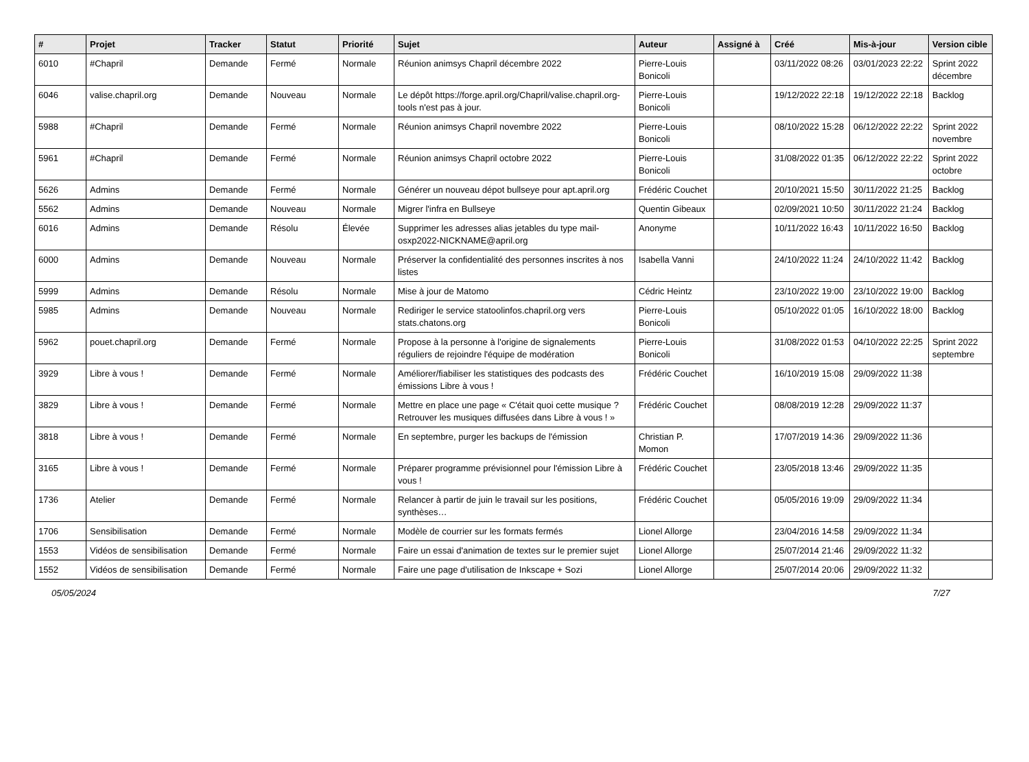| # | Projet | Tracker | Statut | Priorité | Sujet | Auteur | Assigné à | Créé | Mis-à-jour | Version cible |
| --- | --- | --- | --- | --- | --- | --- | --- | --- | --- | --- |
| 6010 | #Chapril | Demande | Fermé | Normale | Réunion animsys Chapril décembre 2022 | Pierre-Louis Bonicoli | | 03/11/2022 08:26 | 03/01/2023 22:22 | Sprint 2022 décembre |
| 6046 | valise.chapril.org | Demande | Nouveau | Normale | Le dépôt https://forge.april.org/Chapril/valise.chapril.org-tools n'est pas à jour. | Pierre-Louis Bonicoli | | 19/12/2022 22:18 | 19/12/2022 22:18 | Backlog |
| 5988 | #Chapril | Demande | Fermé | Normale | Réunion animsys Chapril novembre 2022 | Pierre-Louis Bonicoli | | 08/10/2022 15:28 | 06/12/2022 22:22 | Sprint 2022 novembre |
| 5961 | #Chapril | Demande | Fermé | Normale | Réunion animsys Chapril octobre 2022 | Pierre-Louis Bonicoli | | 31/08/2022 01:35 | 06/12/2022 22:22 | Sprint 2022 octobre |
| 5626 | Admins | Demande | Fermé | Normale | Générer un nouveau dépot bullseye pour apt.april.org | Frédéric Couchet | | 20/10/2021 15:50 | 30/11/2022 21:25 | Backlog |
| 5562 | Admins | Demande | Nouveau | Normale | Migrer l'infra en Bullseye | Quentin Gibeaux | | 02/09/2021 10:50 | 30/11/2022 21:24 | Backlog |
| 6016 | Admins | Demande | Résolu | Élevée | Supprimer les adresses alias jetables du type mail-osxp2022-NICKNAME@april.org | Anonyme | | 10/11/2022 16:43 | 10/11/2022 16:50 | Backlog |
| 6000 | Admins | Demande | Nouveau | Normale | Préserver la confidentialité des personnes inscrites à nos listes | Isabella Vanni | | 24/10/2022 11:24 | 24/10/2022 11:42 | Backlog |
| 5999 | Admins | Demande | Résolu | Normale | Mise à jour de Matomo | Cédric Heintz | | 23/10/2022 19:00 | 23/10/2022 19:00 | Backlog |
| 5985 | Admins | Demande | Nouveau | Normale | Rediriger le service statoolinfos.chapril.org vers stats.chatons.org | Pierre-Louis Bonicoli | | 05/10/2022 01:05 | 16/10/2022 18:00 | Backlog |
| 5962 | pouet.chapril.org | Demande | Fermé | Normale | Propose à la personne à l'origine de signalements réguliers de rejoindre l'équipe de modération | Pierre-Louis Bonicoli | | 31/08/2022 01:53 | 04/10/2022 22:25 | Sprint 2022 septembre |
| 3929 | Libre à vous ! | Demande | Fermé | Normale | Améliorer/fiabiliser les statistiques des podcasts des émissions Libre à vous ! | Frédéric Couchet | | 16/10/2019 15:08 | 29/09/2022 11:38 | |
| 3829 | Libre à vous ! | Demande | Fermé | Normale | Mettre en place une page « C'était quoi cette musique ? Retrouver les musiques diffusées dans Libre à vous ! » | Frédéric Couchet | | 08/08/2019 12:28 | 29/09/2022 11:37 | |
| 3818 | Libre à vous ! | Demande | Fermé | Normale | En septembre, purger les backups de l'émission | Christian P. Momon | | 17/07/2019 14:36 | 29/09/2022 11:36 | |
| 3165 | Libre à vous ! | Demande | Fermé | Normale | Préparer programme prévisionnel pour l'émission Libre à vous ! | Frédéric Couchet | | 23/05/2018 13:46 | 29/09/2022 11:35 | |
| 1736 | Atelier | Demande | Fermé | Normale | Relancer à partir de juin le travail sur les positions, synthèses… | Frédéric Couchet | | 05/05/2016 19:09 | 29/09/2022 11:34 | |
| 1706 | Sensibilisation | Demande | Fermé | Normale | Modèle de courrier sur les formats fermés | Lionel Allorge | | 23/04/2016 14:58 | 29/09/2022 11:34 | |
| 1553 | Vidéos de sensibilisation | Demande | Fermé | Normale | Faire un essai d'animation de textes sur le premier sujet | Lionel Allorge | | 25/07/2014 21:46 | 29/09/2022 11:32 | |
| 1552 | Vidéos de sensibilisation | Demande | Fermé | Normale | Faire une page d'utilisation de Inkscape + Sozi | Lionel Allorge | | 25/07/2014 20:06 | 29/09/2022 11:32 | |
05/05/2024 7/27